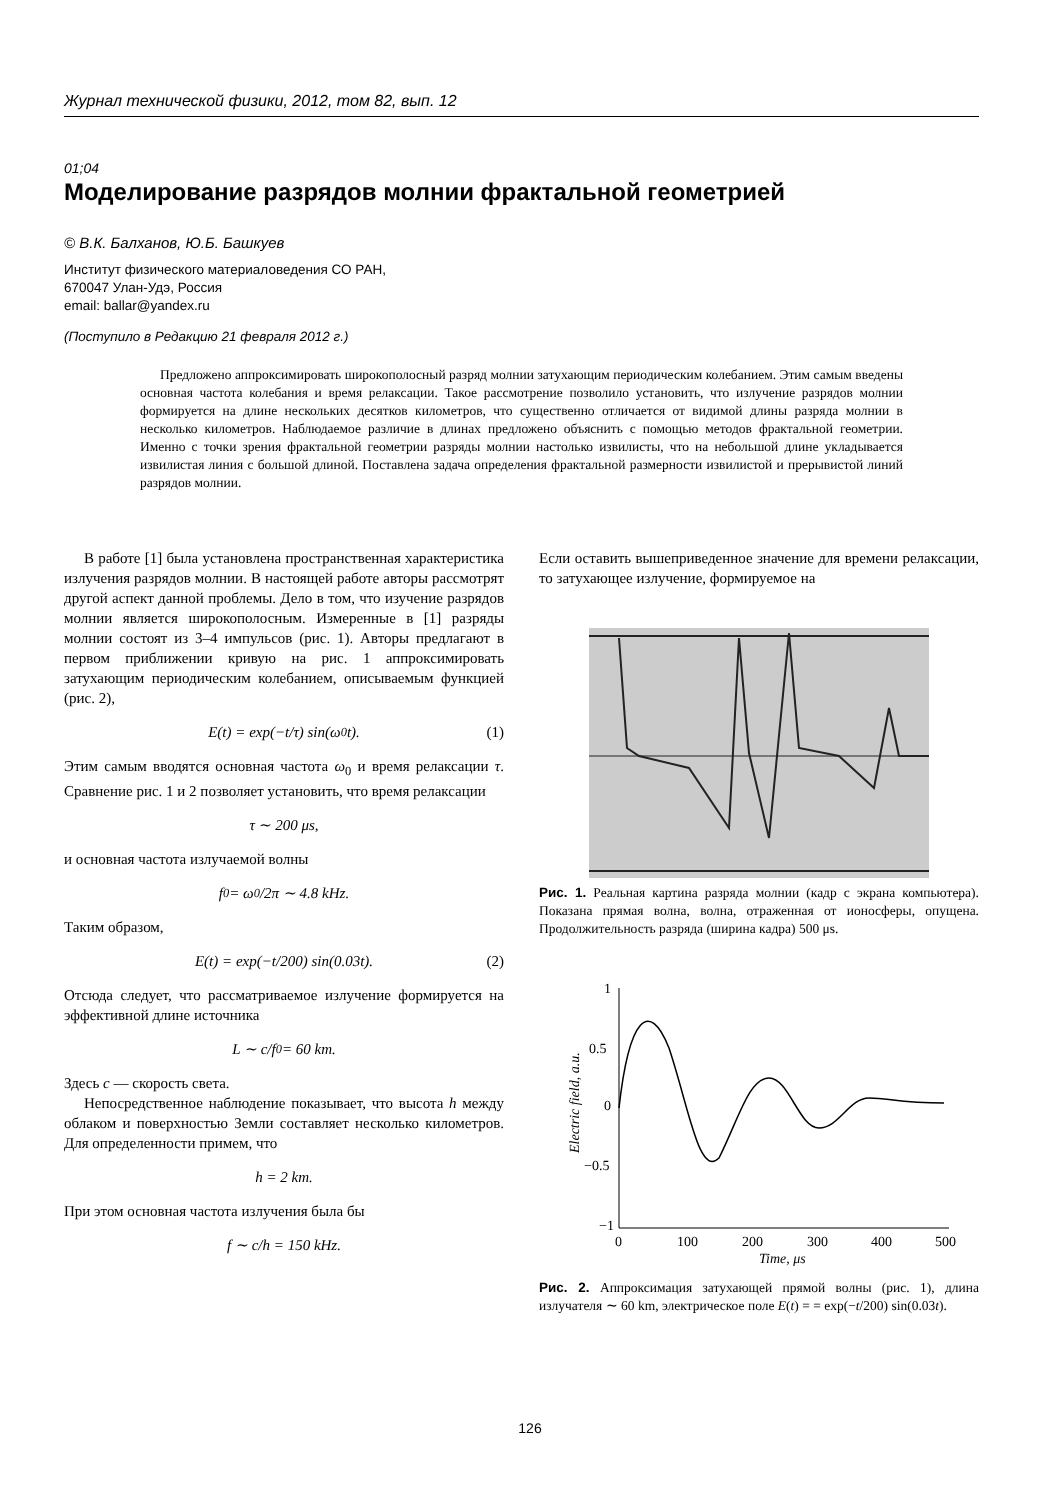Журнал технической физики, 2012, том 82, вып. 12
01;04
Моделирование разрядов молнии фрактальной геометрией
© В.К. Балханов, Ю.Б. Башкуев
Институт физического материаловедения СО РАН,
670047 Улан-Удэ, Россия
email: ballar@yandex.ru
(Поступило в Редакцию 21 февраля 2012 г.)
Предложено аппроксимировать широкополосный разряд молнии затухающим периодическим колебанием. Этим самым введены основная частота колебания и время релаксации. Такое рассмотрение позволило установить, что излучение разрядов молнии формируется на длине нескольких десятков километров, что существенно отличается от видимой длины разряда молнии в несколько километров. Наблюдаемое различие в длинах предложено объяснить с помощью методов фрактальной геометрии. Именно с точки зрения фрактальной геометрии разряды молнии настолько извилисты, что на небольшой длине укладывается извилистая линия с большой длиной. Поставлена задача определения фрактальной размерности извилистой и прерывистой линий разрядов молнии.
В работе [1] была установлена пространственная характеристика излучения разрядов молнии. В настоящей работе авторы рассмотрят другой аспект данной проблемы. Дело в том, что изучение разрядов молнии является широкополосным. Измеренные в [1] разряды молнии состоят из 3–4 импульсов (рис. 1). Авторы предлагают в первом приближении кривую на рис. 1 аппроксимировать затухающим периодическим колебанием, описываемым функцией (рис. 2),
E(t) = exp(−t/τ) sin(ω<sub>0</sub>t).
(1)
Этим самым вводятся основная частота ω<sub>0</sub> и время релаксации τ. Сравнение рис. 1 и 2 позволяет установить, что время релаксации
τ ∼ 200 μs,
и основная частота излучаемой волны
f<sub>0</sub> = ω<sub>0</sub>/2π ∼ 4.8 kHz.
Таким образом,
E(t) = exp(−t/200) sin(0.03t).
(2)
Отсюда следует, что рассматриваемое излучение формируется на эффективной длине источника
L ∼ c/f<sub>0</sub> = 60 km.
Здесь c — скорость света.
Непосредственное наблюдение показывает, что высота h между облаком и поверхностью Земли составляет несколько километров. Для определенности примем, что
h = 2 km.
При этом основная частота излучения была бы
f ∼ c/h = 150 kHz.
Если оставить вышеприведенное значение для времени релаксации, то затухающее излучение, формируемое на
Рис. 1. Реальная картина разряда молнии (кадр с экрана компьютера). Показана прямая волна, волна, отраженная от ионосферы, опущена. Продолжительность разряда (ширина кадра) 500 μs.
1
0.5
0
−0.5
−1
0
100
200
300
400
500
Time, μs
Electric field, a.u.
Рис. 2. Аппроксимация затухающей прямой волны (рис. 1), длина излучателя ∼ 60 km, электрическое поле E(t) = = exp(−t/200) sin(0.03t).
126